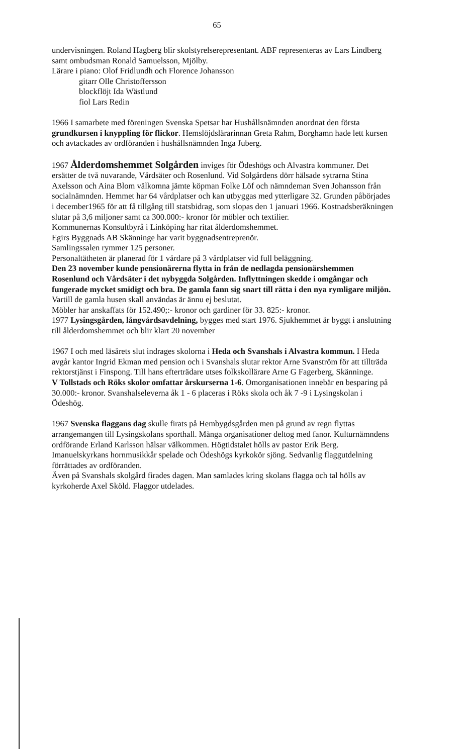65
undervisningen. Roland Hagberg blir skolstyrelserepresentant. ABF representeras av Lars Lindberg samt ombudsman Ronald Samuelsson, Mjölby.
Lärare i piano: Olof Fridlundh och Florence Johansson
gitarr Olle Christoffersson
blockflöjt Ida Wästlund
fiol Lars Redin
1966 I samarbete med föreningen Svenska Spetsar har Hushållsnämnden anordnat den första grundkursen i knyppling för flickor. Hemslöjdslärarinnan Greta Rahm, Borghamn hade lett kursen och avtackades av ordföranden i hushållsnämnden Inga Juberg.
1967 Ålderdomshemmet Solgården inviges för Ödeshögs och Alvastra kommuner. Det ersätter de två nuvarande, Vårdsäter och Rosenlund. Vid Solgårdens dörr hälsade sytrarna Stina Axelsson och Aina Blom välkomna jämte köpman Folke Löf och nämndeman Sven Johansson från socialnämnden. Hemmet har 64 vårdplatser och kan utbyggas med ytterligare 32. Grunden påbörjades i december1965 för att få tillgång till statsbidrag, som slopas den 1 januari 1966. Kostnadsberäkningen slutar på 3,6 miljoner samt ca 300.000:- kronor för möbler och textilier.
Kommunernas Konsultbyrå i Linköping har ritat ålderdomshemmet.
Egirs Byggnads AB Skänninge har varit byggnadsentreprenör.
Samlingssalen rymmer 125 personer.
Personaltätheten är planerad för 1 vårdare på 3 vårdplatser vid full beläggning.
Den 23 november kunde pensionärerna flytta in från de nedlagda pensionärshemmen Rosenlund och Vårdsäter i det nybyggda Solgården. Inflyttningen skedde i omgångar och fungerade mycket smidigt och bra. De gamla fann sig snart till rätta i den nya rymligare miljön.
Vartill de gamla husen skall användas är ännu ej beslutat.
Möbler har anskaffats för 152.490;:- kronor och gardiner för 33. 825:- kronor.
1977 Lysingsgården, långvårdsavdelning, bygges med start 1976. Sjukhemmet är byggt i anslutning till ålderdomshemmet och blir klart 20 november
1967 I och med läsårets slut indrages skolorna i Heda och Svanshals i Alvastra kommun. I Heda avgår kantor Ingrid Ekman med pension och i Svanshals slutar rektor Arne Svanström för att tillträda rektorstjänst i Finspong. Till hans efterträdare utses folkskollärare Arne G Fagerberg, Skänninge.
V Tollstads och Röks skolor omfattar årskurserna 1-6. Omorganisationen innebär en besparing på 30.000:- kronor. Svanshalseleverna åk 1 - 6 placeras i Röks skola och åk 7 -9 i Lysingskolan i Ödeshög.
1967 Svenska flaggans dag skulle firats på Hembygdsgården men på grund av regn flyttas arrangemangen till Lysingskolans sporthall. Många organisationer deltog med fanor. Kulturnämndens ordförande Erland Karlsson hälsar välkommen. Högtidstalet hölls av pastor Erik Berg. Imanuelskyrkans hornmusikkår spelade och Ödeshögs kyrkokör sjöng. Sedvanlig flaggutdelning förrättades av ordföranden.
Även på Svanshals skolgård firades dagen. Man samlades kring skolans flagga och tal hölls av kyrkoherde Axel Sköld. Flaggor utdelades.